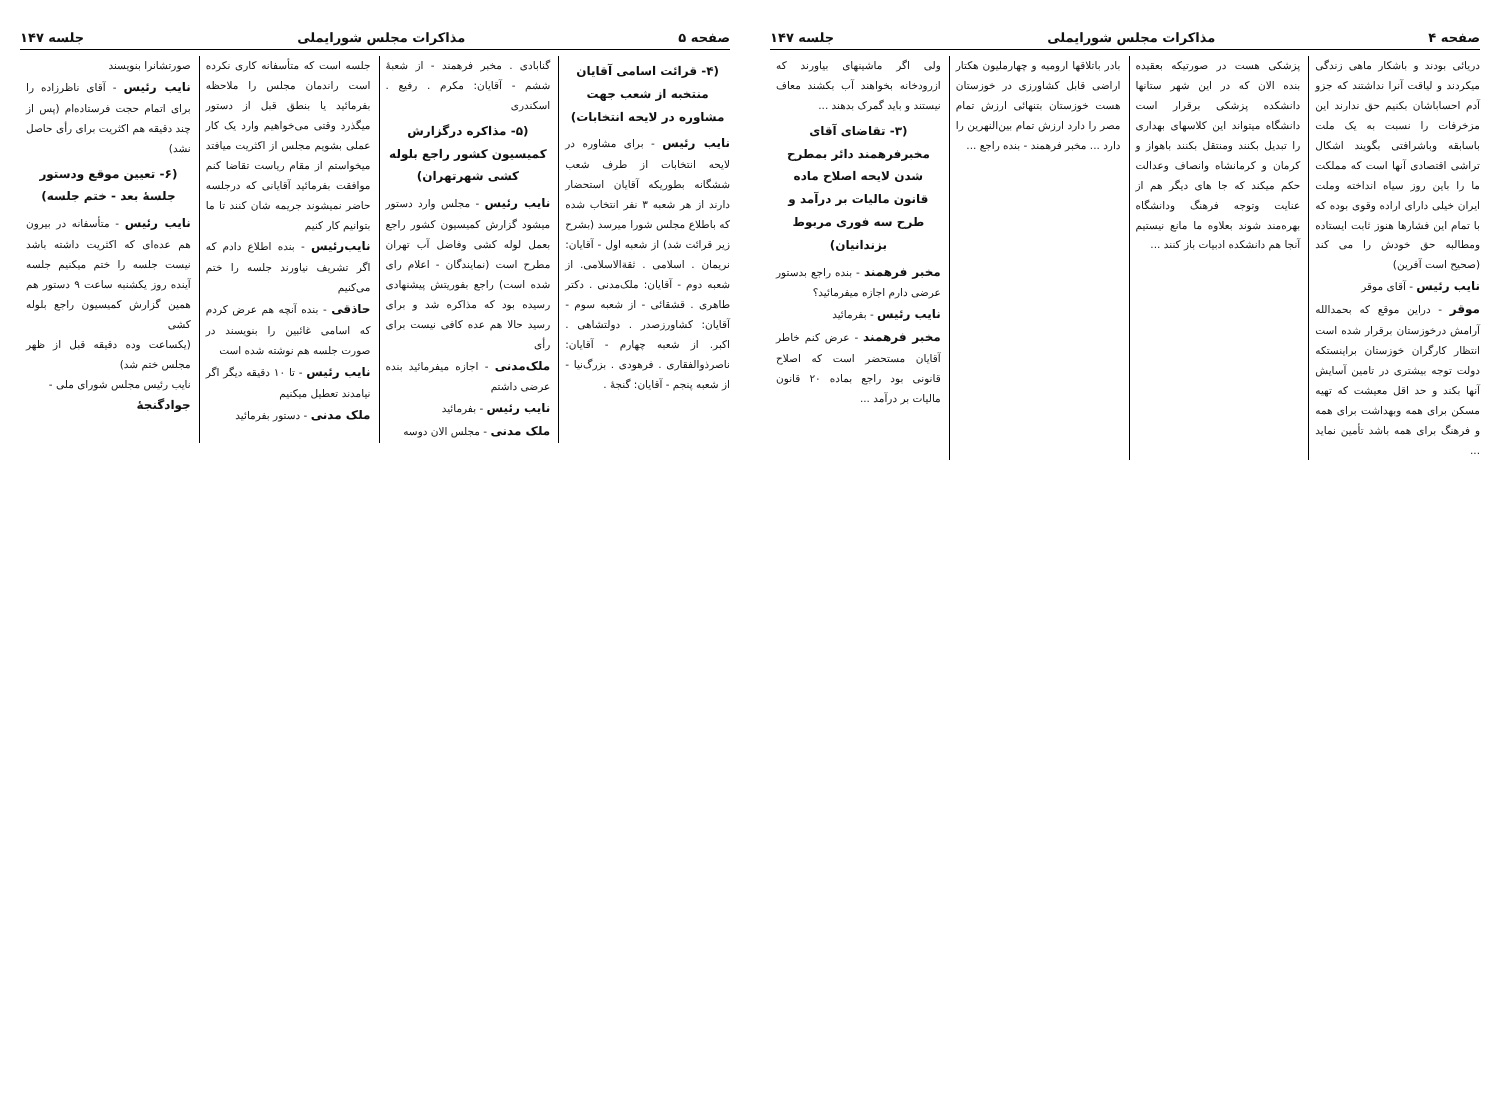صفحه ۵ مذاکرات مجلس شورایملی جلسه ۱۴۷
(۴- قرائت اسامی آقایان منتخبه از شعب جهت مشاوره در لایحه انتخابات)
نایب رئیس - برای مشاوره در لایحه انتخابات از طرف شعب ششگانه بطوریکه آقایان استحضار دارند از هر شعبه ۳ نفر انتخاب شده که باطلاع مجلس شورا میرسد (بشرح زیر قرائت شد) از شعبه اول - آقایان: نریمان . اسلامی . ثقةالاسلامی. از شعبه دوم - آقایان: ملک‌مدنی . دکتر طاهری . قشقائی - از شعبه سوم - آقایان: کشاورزصدر . دولتشاهی . اکبر. از شعبه چهارم - آقایان: ناصرذوالفقاری . فرهودی . بزرگ‌نیا - از شعبه پنجم - آقایان: گنجهٔ .
گنابادی . مخبر فرهمند - از شعبهٔ ششم - آقایان: مکرم . رفیع . اسکندری
(۵- مذاکره درگزارش کمیسیون کشور راجع بلوله کشی شهرتهران)
نایب رئیس - مجلس وارد دستور میشود گزارش کمیسیون کشور راجع بعمل لوله کشی وفاضل آب تهران مطرح است (نمایندگان - اعلام رای شده است) راجع بفوریتش پیشنهادی رسیده بود که مذاکره شد و برای رسید حالا هم عده کافی نیست برای رأی
ملک‌مدنی - اجازه میفرمائید بنده عرضی داشتم
نایب رئیس - بفرمائید
ملک مدنی - مجلس الان دوسه
جلسه است که متأسفانه کاری نکرده است راندمان مجلس را ملاحظه بفرمائید یا بنطق قبل از دستور میگذرد وقتی می‌خواهیم وارد یک کار عملی بشویم مجلس از اکثریت میافتد میخواستم از مقام ریاست تقاضا کنم موافقت بفرمائید آقایانی که درجلسه حاضر نمیشوند جریمه شان کنند تا ما بتوانیم کار کنیم
نایب‌رئیس - بنده اطلاع دادم که اگر تشریف نیاورند جلسه را ختم می‌کنیم
حاذقی - بنده آنچه هم عرض کردم که اسامی غائبین را بنویسند در صورت جلسه هم نوشته شده است
نایب رئیس - تا ۱۰ دقیقه دیگر اگر نیامدند تعطیل میکنیم
ملک مدنی - دستور بفرمائید
صورتشانرا بنویسند
نایب رئیس - آقای ناظرزاده را برای اتمام حجت فرستاده‌ام (پس از چند دقیقه هم اکثریت برای رأی حاصل نشد)
(۶- تعیین موقع ودستور جلسهٔ بعد - ختم جلسه)
نایب رئیس - متأسفانه در بیرون هم عده‌ای که اکثریت داشته باشد نیست جلسه را ختم میکنیم جلسه آینده روز یکشنبه ساعت ۹ دستور هم همین گزارش کمیسیون راجع بلوله کشی
(یکساعت وده دقیقه قبل از ظهر مجلس ختم شد)
نایب رئیس مجلس شورای ملی -
جوادگنجهٔ
صفحه ۴ مذاکرات مجلس شورایملی جلسه ۱۴۷
دریائی بودند و باشکار ماهی زندگی میکردند و لیاقت آنرا نداشتند که جزو آدم احساباشان بکنیم حق ندارند این مزخرفات را نسبت به یک ملت باسابقه وباشرافتی بگویند اشکال تراشی اقتصادی آنها است که مملکت ما را باین روز سیاه انداخته وملت ایران خیلی دارای اراده وقوی بوده که با تمام این فشارها هنوز ثابت ایستاده ومطالبه حق خودش را می کند (صحیح است آفرین)
نایب رئیس - آقای موقر
موقر - دراین موقع که بحمدالله آرامش درخوزستان برقرار شده است انتظار کارگران خوزستان براینستکه دولت توجه بیشتری در تامین آسایش آنها بکند و حد اقل معیشت که تهیه مسکن برای همه وبهداشت برای همه و فرهنگ برای همه باشد تأمین نماید ...
پزشکی هست در صورتیکه بعقیده بنده الان که در این شهر ستانها دانشکده پزشکی برقرار است دانشگاه میتواند این کلاسهای بهداری را تبدیل بکنند ومنتقل بکنند باهواز و کرمان و کرمانشاه وانصاف وعدالت حکم میکند که جا های دیگر هم از عنایت وتوجه فرهنگ ودانشگاه بهره‌مند شوند بعلاوه ما مانع نیستیم آنجا هم دانشکده ادبیات باز کنند ...
بادر باتلاقها ارومیه و چهارملیون هکتار اراضی قابل کشاورزی در خوزستان هست خوزستان بتنهائی ارزش تمام مصر را دارد ارزش تمام بین‌النهرین را دارد ... مخبر فرهمند - بنده راجع ...
ولی اگر ماشینهای بیاورند که ازرودخانه بخواهند آب بکشند معاف نیستند و باید گمرک بدهند ...
(۳- تقاضای آقای مخبرفرهمند دائر بمطرح شدن لایحه اصلاح ماده قانون مالیات بر درآمد و طرح سه فوری مربوط بزندانیان)
مخبر فرهمند - بنده راجع بدستور عرضی دارم اجازه میفرمائید؟
نایب رئیس - بفرمائید
مخبر فرهمند - عرض کنم خاطر آقایان مستحضر است که اصلاح قانونی بود راجع بماده ۲۰ قانون مالیات بر درآمد ...